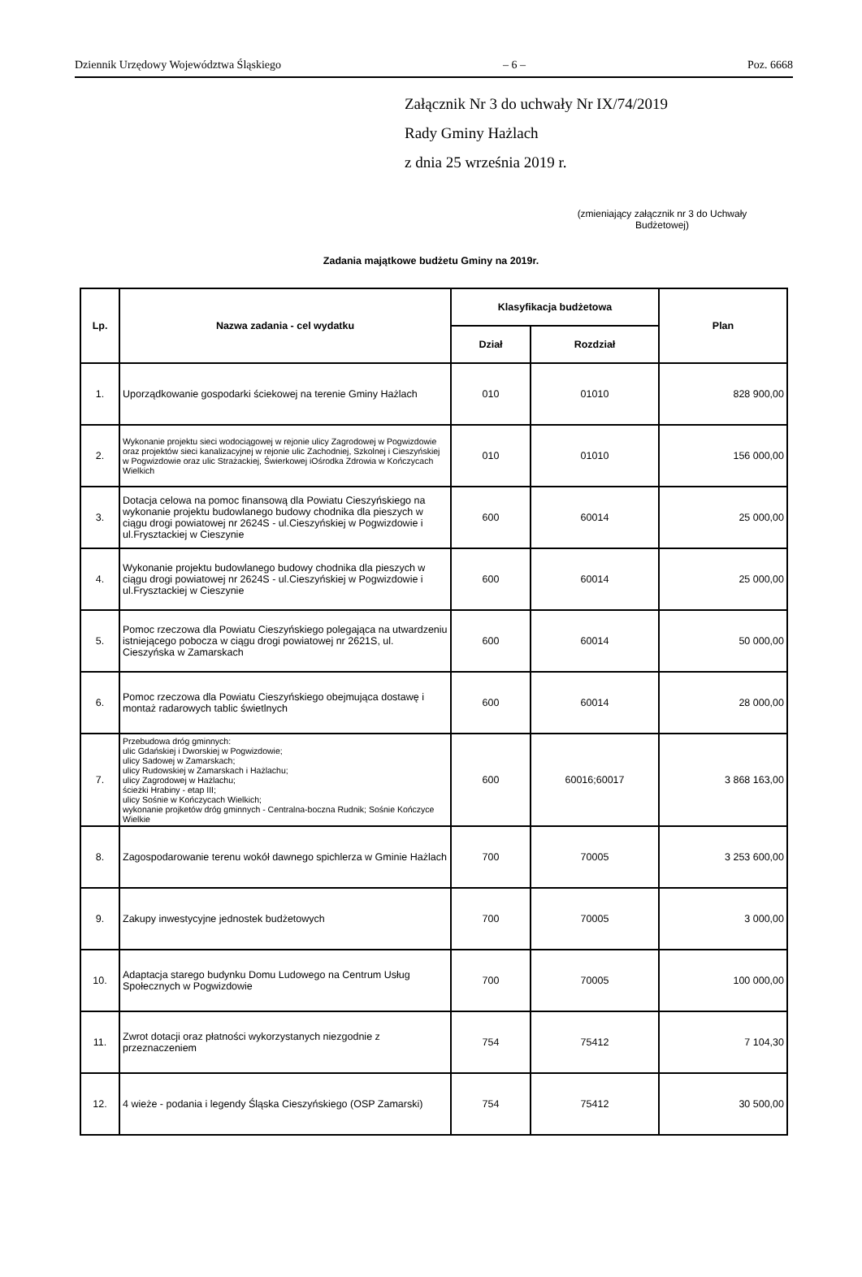Dziennik Urzędowy Województwa Śląskiego – 6 – Poz. 6668
Załącznik Nr 3 do uchwały Nr IX/74/2019
Rady Gminy Hażlach
z dnia 25 września 2019 r.
(zmieniający załącznik nr 3 do Uchwały Budżetowej)
Zadania majątkowe budżetu Gminy na 2019r.
| Lp. | Nazwa zadania - cel wydatku | Klasyfikacja budżetowa | | Plan |
| --- | --- | --- | --- | --- |
| | | Dział | Rozdział | |
| 1. | Uporządkowanie gospodarki ściekowej na terenie Gminy Hażlach | 010 | 01010 | 828 900,00 |
| 2. | Wykonanie projektu sieci wodociągowej w rejonie ulicy Zagrodowej w Pogwizdowie oraz projektów sieci kanalizacyjnej w rejonie ulic Zachodniej, Szkolnej i Cieszyńskiej w Pogwizdowie oraz ulic Strażackiej, Świerkowej iOśrodka Zdrowia w Kończycach Wielkich | 010 | 01010 | 156 000,00 |
| 3. | Dotacja celowa na pomoc finansową dla Powiatu Cieszyńskiego na wykonanie projektu budowlanego budowy chodnika dla pieszych w ciągu drogi powiatowej nr 2624S - ul.Cieszyńskiej w Pogwizdowie i ul.Frysztackiej w Cieszynie | 600 | 60014 | 25 000,00 |
| 4. | Wykonanie projektu budowlanego budowy chodnika dla pieszych w ciągu drogi powiatowej nr 2624S - ul.Cieszyńskiej w Pogwizdowie i ul.Frysztackiej w Cieszynie | 600 | 60014 | 25 000,00 |
| 5. | Pomoc rzeczowa dla Powiatu Cieszyńskiego polegająca na utwardzeniu istniejącego pobocza w ciągu drogi powiatowej nr 2621S, ul. Cieszyńska w Zamarskach | 600 | 60014 | 50 000,00 |
| 6. | Pomoc rzeczowa dla Powiatu Cieszyńskiego obejmująca dostawę i montaż radarowych tablic świetlnych | 600 | 60014 | 28 000,00 |
| 7. | Przebudowa dróg gminnych: ulic Gdańskiej i Dworskiej w Pogwizdowie; ulicy Sadowej w Zamarskach; ulicy Rudowskiej w Zamarskach i Hażlachu; ulicy Zagrodowej w Hażlachu; ścieżki Hrabiny - etap III; ulicy Sośnie w Kończycach Wielkich; wykonanie projketów dróg gminnych - Centralna-boczna Rudnik; Sośnie Kończyce Wielkie | 600 | 60016;60017 | 3 868 163,00 |
| 8. | Zagospodarowanie terenu wokół dawnego spichlerza w Gminie Hażlach | 700 | 70005 | 3 253 600,00 |
| 9. | Zakupy inwestycyjne jednostek budżetowych | 700 | 70005 | 3 000,00 |
| 10. | Adaptacja starego budynku Domu Ludowego na Centrum Usług Społecznych w Pogwizdowie | 700 | 70005 | 100 000,00 |
| 11. | Zwrot dotacji oraz płatności wykorzystanych niezgodnie z przeznaczeniem | 754 | 75412 | 7 104,30 |
| 12. | 4 wieże - podania i legendy Śląska Cieszyńskiego (OSP Zamarski) | 754 | 75412 | 30 500,00 |